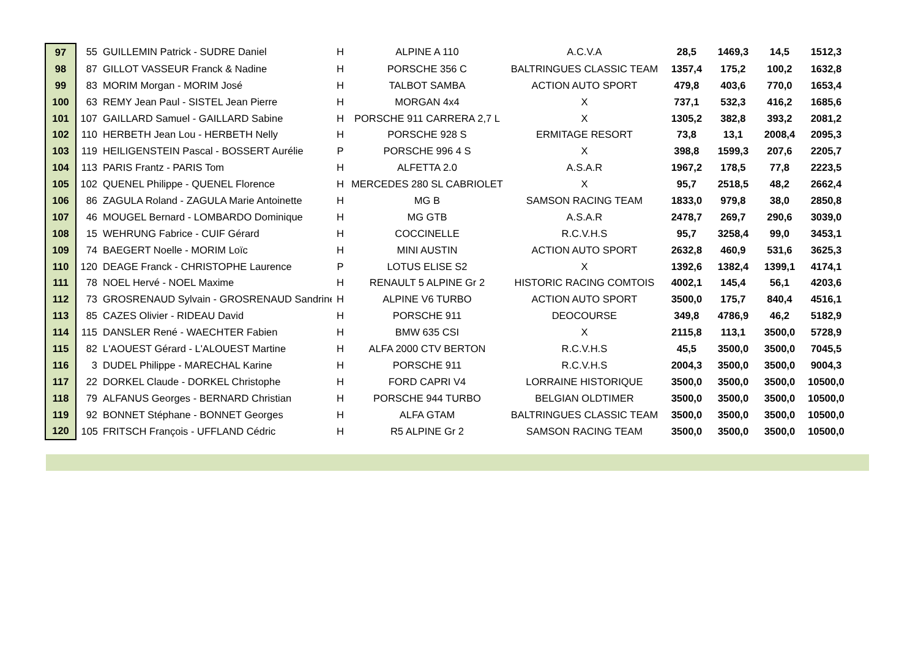| 97 | 55 | GUILLEMIN Patrick - SUDRE Daniel | H | ALPINE A 110 | A.C.V.A | 28,5 | 1469,3 | 14,5 | 1512,3 |
| 98 | 87 | GILLOT VASSEUR Franck & Nadine | H | PORSCHE 356 C | BALTRINGUES CLASSIC TEAM | 1357,4 | 175,2 | 100,2 | 1632,8 |
| 99 | 83 | MORIM Morgan - MORIM José | H | TALBOT SAMBA | ACTION AUTO SPORT | 479,8 | 403,6 | 770,0 | 1653,4 |
| 100 | 63 | REMY Jean Paul - SISTEL Jean Pierre | H | MORGAN 4x4 | X | 737,1 | 532,3 | 416,2 | 1685,6 |
| 101 | 107 | GAILLARD Samuel - GAILLARD Sabine | H | PORSCHE 911 CARRERA 2,7 L | X | 1305,2 | 382,8 | 393,2 | 2081,2 |
| 102 | 110 | HERBETH Jean Lou - HERBETH Nelly | H | PORSCHE 928 S | ERMITAGE RESORT | 73,8 | 13,1 | 2008,4 | 2095,3 |
| 103 | 119 | HEILIGENSTEIN Pascal - BOSSERT Aurélie | P | PORSCHE 996 4 S | X | 398,8 | 1599,3 | 207,6 | 2205,7 |
| 104 | 113 | PARIS Frantz - PARIS Tom | H | ALFETTA 2.0 | A.S.A.R | 1967,2 | 178,5 | 77,8 | 2223,5 |
| 105 | 102 | QUENEL Philippe - QUENEL Florence | H | MERCEDES 280 SL CABRIOLET | X | 95,7 | 2518,5 | 48,2 | 2662,4 |
| 106 | 86 | ZAGULA Roland - ZAGULA Marie Antoinette | H | MG B | SAMSON RACING TEAM | 1833,0 | 979,8 | 38,0 | 2850,8 |
| 107 | 46 | MOUGEL Bernard - LOMBARDO Dominique | H | MG GTB | A.S.A.R | 2478,7 | 269,7 | 290,6 | 3039,0 |
| 108 | 15 | WEHRUNG Fabrice - CUIF Gérard | H | COCCINELLE | R.C.V.H.S | 95,7 | 3258,4 | 99,0 | 3453,1 |
| 109 | 74 | BAEGERT Noelle - MORIM Loïc | H | MINI AUSTIN | ACTION AUTO SPORT | 2632,8 | 460,9 | 531,6 | 3625,3 |
| 110 | 120 | DEAGE Franck - CHRISTOPHE Laurence | P | LOTUS ELISE S2 | X | 1392,6 | 1382,4 | 1399,1 | 4174,1 |
| 111 | 78 | NOEL Hervé - NOEL Maxime | H | RENAULT 5 ALPINE Gr 2 | HISTORIC RACING COMTOIS | 4002,1 | 145,4 | 56,1 | 4203,6 |
| 112 | 73 | GROSRENAUD Sylvain - GROSRENAUD Sandrine | H | ALPINE V6 TURBO | ACTION AUTO SPORT | 3500,0 | 175,7 | 840,4 | 4516,1 |
| 113 | 85 | CAZES Olivier - RIDEAU David | H | PORSCHE 911 | DEOCOURSE | 349,8 | 4786,9 | 46,2 | 5182,9 |
| 114 | 115 | DANSLER René - WAECHTER Fabien | H | BMW 635 CSI | X | 2115,8 | 113,1 | 3500,0 | 5728,9 |
| 115 | 82 | L'AOUEST Gérard - L'ALOUEST Martine | H | ALFA 2000 CTV BERTON | R.C.V.H.S | 45,5 | 3500,0 | 3500,0 | 7045,5 |
| 116 | 3 | DUDEL Philippe - MARECHAL Karine | H | PORSCHE 911 | R.C.V.H.S | 2004,3 | 3500,0 | 3500,0 | 9004,3 |
| 117 | 22 | DORKEL Claude - DORKEL Christophe | H | FORD CAPRI V4 | LORRAINE HISTORIQUE | 3500,0 | 3500,0 | 3500,0 | 10500,0 |
| 118 | 79 | ALFANUS Georges - BERNARD Christian | H | PORSCHE 944 TURBO | BELGIAN OLDTIMER | 3500,0 | 3500,0 | 3500,0 | 10500,0 |
| 119 | 92 | BONNET Stéphane - BONNET Georges | H | ALFA GTAM | BALTRINGUES CLASSIC TEAM | 3500,0 | 3500,0 | 3500,0 | 10500,0 |
| 120 | 105 | FRITSCH François - UFFLAND Cédric | H | R5 ALPINE Gr 2 | SAMSON RACING TEAM | 3500,0 | 3500,0 | 3500,0 | 10500,0 |